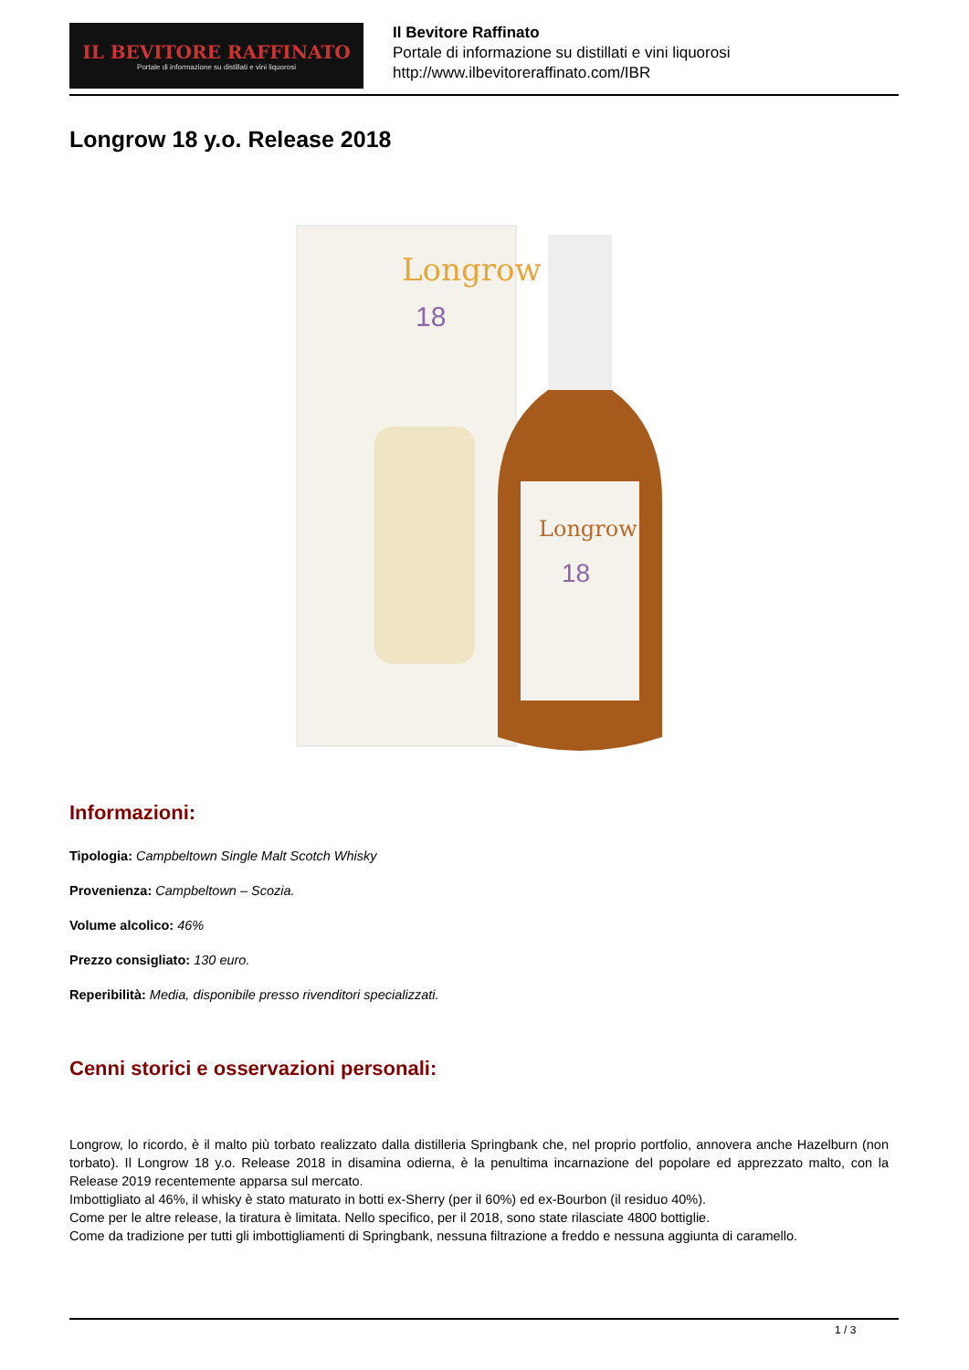IL BEVITORE RAFFINATO
Portale di informazione su distillati e vini liquorosi
Il Bevitore Raffinato
Portale di informazione su distillati e vini liquorosi
http://www.ilbevitoreraffinato.com/IBR
Longrow 18 y.o. Release 2018
Longrow
18
Longrow
18
Informazioni:
Tipologia: Campbeltown Single Malt Scotch Whisky
Provenienza: Campbeltown – Scozia.
Volume alcolico: 46%
Prezzo consigliato: 130 euro.
Reperibilità: Media, disponibile presso rivenditori specializzati.
Cenni storici e osservazioni personali:
Longrow, lo ricordo, è il malto più torbato realizzato dalla distilleria Springbank che, nel proprio portfolio, annovera anche Hazelburn (non torbato). Il Longrow 18 y.o. Release 2018 in disamina odierna, è la penultima incarnazione del popolare ed apprezzato malto, con la Release 2019 recentemente apparsa sul mercato.
Imbottigliato al 46%, il whisky è stato maturato in botti ex-Sherry (per il 60%) ed ex-Bourbon (il residuo 40%).
Come per le altre release, la tiratura è limitata. Nello specifico, per il 2018, sono state rilasciate 4800 bottiglie.
Come da tradizione per tutti gli imbottigliamenti di Springbank, nessuna filtrazione a freddo e nessuna aggiunta di caramello.
1 / 3